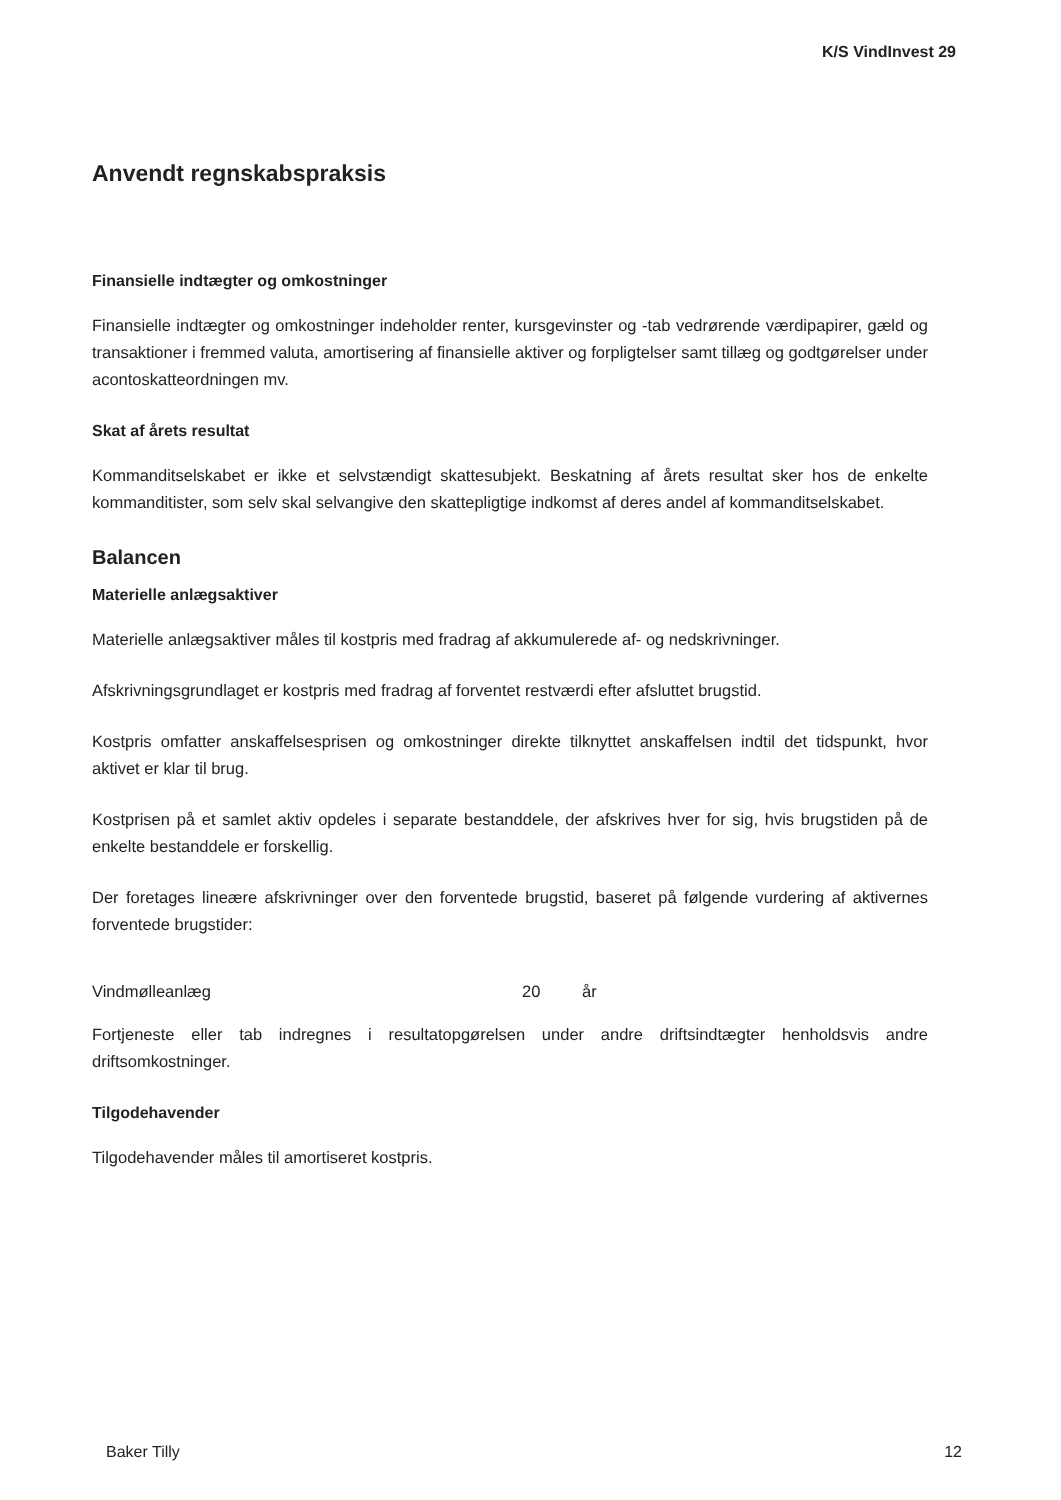K/S VindInvest 29
Anvendt regnskabspraksis
Finansielle indtægter og omkostninger
Finansielle indtægter og omkostninger indeholder renter, kursgevinster og -tab vedrørende værdipapirer, gæld og transaktioner i fremmed valuta, amortisering af finansielle aktiver og forpligtelser samt tillæg og godtgørelser under acontoskatteordningen mv.
Skat af årets resultat
Kommanditselskabet er ikke et selvstændigt skattesubjekt. Beskatning af årets resultat sker hos de enkelte kommanditister, som selv skal selvangive den skattepligtige indkomst af deres andel af kommanditselskabet.
Balancen
Materielle anlægsaktiver
Materielle anlægsaktiver måles til kostpris med fradrag af akkumulerede af- og nedskrivninger.
Afskrivningsgrundlaget er kostpris med fradrag af forventet restværdi efter afsluttet brugstid.
Kostpris omfatter anskaffelsesprisen og omkostninger direkte tilknyttet anskaffelsen indtil det tidspunkt, hvor aktivet er klar til brug.
Kostprisen på et samlet aktiv opdeles i separate bestanddele, der afskrives hver for sig, hvis brugstiden på de enkelte bestanddele er forskellig.
Der foretages lineære afskrivninger over den forventede brugstid, baseret på følgende vurdering af aktivernes forventede brugstider:
Vindmølleanlæg 20 år
Fortjeneste eller tab indregnes i resultatopgørelsen under andre driftsindtægter henholdsvis andre driftsomkostninger.
Tilgodehavender
Tilgodehavender måles til amortiseret kostpris.
Baker Tilly 12